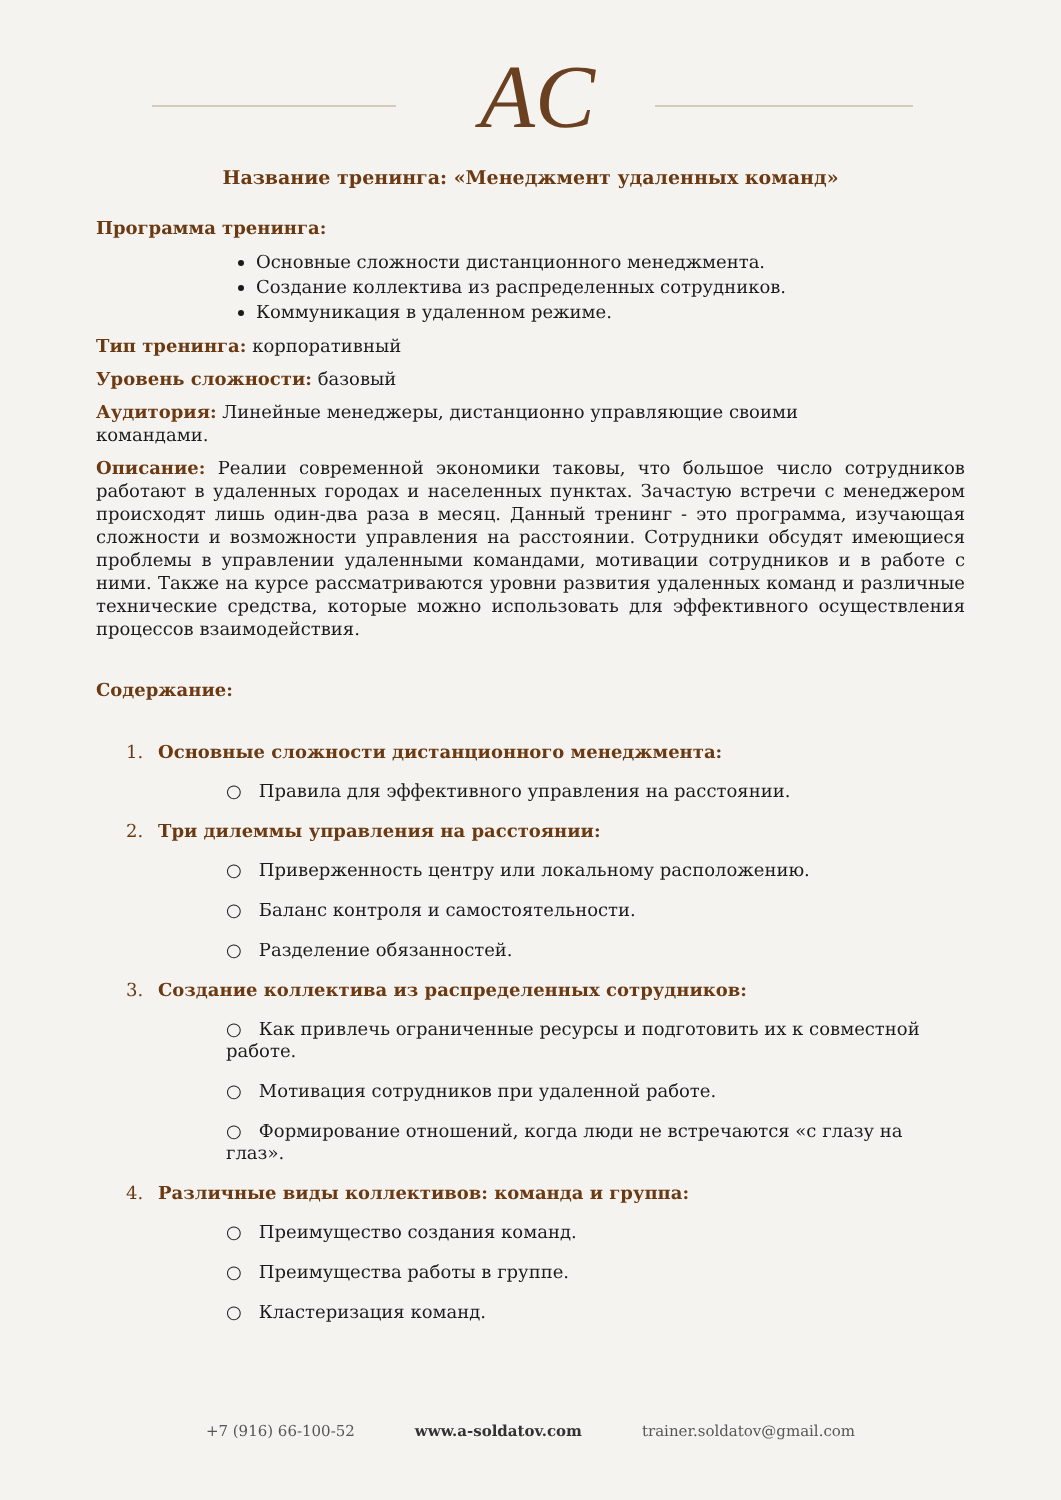AC
Название тренинга: «Менеджмент удаленных команд»
Программа тренинга:
Основные сложности дистанционного менеджмента.
Создание коллектива из распределенных сотрудников.
Коммуникация в удаленном режиме.
Тип тренинга: корпоративный
Уровень сложности: базовый
Аудитория: Линейные менеджеры, дистанционно управляющие своими командами.
Описание: Реалии современной экономики таковы, что большое число сотрудников работают в удаленных городах и населенных пунктах. Зачастую встречи с менеджером происходят лишь один-два раза в месяц. Данный тренинг - это программа, изучающая сложности и возможности управления на расстоянии. Сотрудники обсудят имеющиеся проблемы в управлении удаленными командами, мотивации сотрудников и в работе с ними. Также на курсе рассматриваются уровни развития удаленных команд и различные технические средства, которые можно использовать для эффективного осуществления процессов взаимодействия.
Содержание:
1. Основные сложности дистанционного менеджмента:
○ Правила для эффективного управления на расстоянии.
2. Три дилеммы управления на расстоянии:
○ Приверженность центру или локальному расположению.
○ Баланс контроля и самостоятельности.
○ Разделение обязанностей.
3. Создание коллектива из распределенных сотрудников:
○ Как привлечь ограниченные ресурсы и подготовить их к совместной работе.
○ Мотивация сотрудников при удаленной работе.
○ Формирование отношений, когда люди не встречаются «с глазу на глаз».
4. Различные виды коллективов: команда и группа:
○ Преимущество создания команд.
○ Преимущества работы в группе.
○ Кластеризация команд.
+7 (916) 66-100-52 www.a-soldatov.com trainer.soldatov@gmail.com